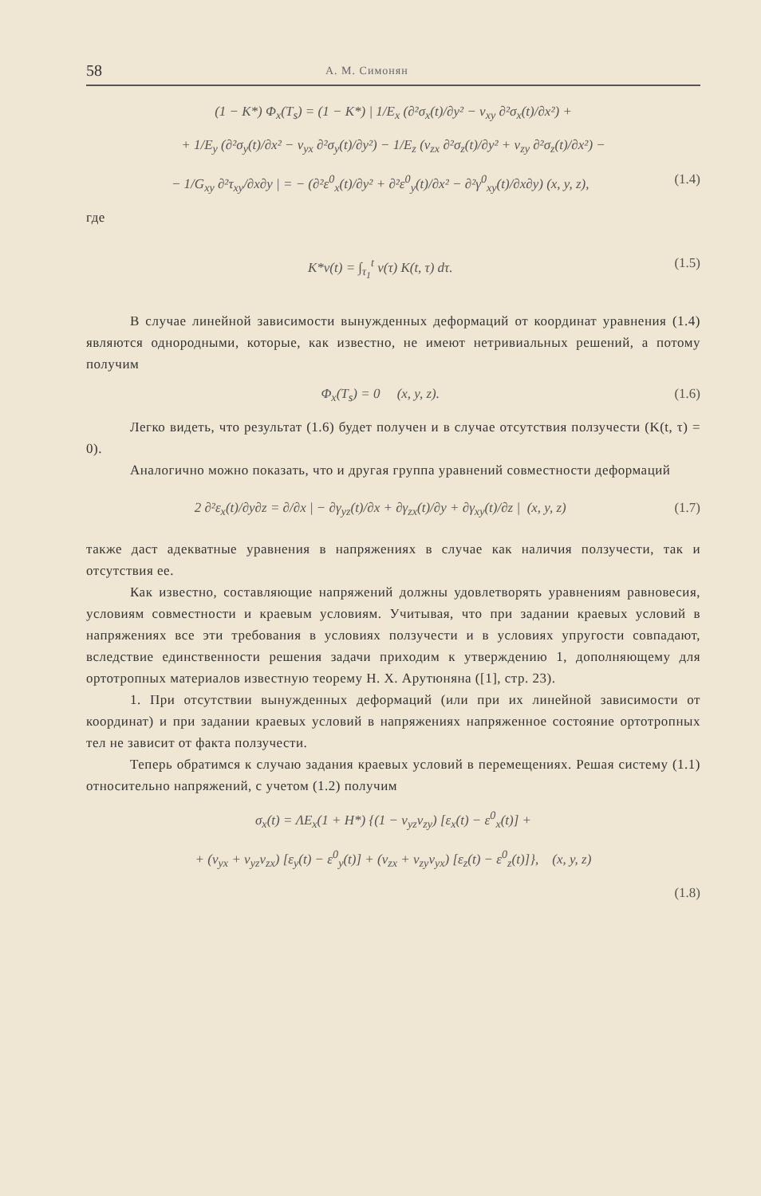58 А. М. Симонян
(1 − K*) Φ<sub>x</sub>(T<sub>s</sub>) = (1 − K*) | 1/E<sub>x</sub> (∂²σ<sub>x</sub>(t)/∂y² − ν<sub>xy</sub> ∂²σ<sub>x</sub>(t)/∂x²) +
+ 1/E<sub>y</sub> (∂²σ<sub>y</sub>(t)/∂x² − ν<sub>yx</sub> ∂²σ<sub>y</sub>(t)/∂y²) − 1/E<sub>z</sub> (ν<sub>zx</sub> ∂²σ<sub>z</sub>(t)/∂y² + ν<sub>zy</sub> ∂²σ<sub>z</sub>(t)/∂x²) −
− 1/G<sub>xy</sub> ∂²τ<sub>xy</sub>/∂x∂y | = − (∂²ε<sup>0</sup><sub>x</sub>(t)/∂y² + ∂²ε<sup>0</sup><sub>y</sub>(t)/∂x² − ∂²γ<sup>0</sup><sub>xy</sub>(t)/∂x∂y) (x, y, z), (1.4)
где
K*v(t) = ∫<sub>τ<sub>1</sub></sub><sup>t</sup> v(τ) K(t, τ) dτ. (1.5)
В случае линейной зависимости вынужденных деформаций от координат уравнения (1.4) являются однородными, которые, как известно, не имеют нетривиальных решений, а потому получим
Φ<sub>x</sub>(T<sub>s</sub>) = 0 (x, y, z). (1.6)
Легко видеть, что результат (1.6) будет получен и в случае отсутствия ползучести (K(t, τ) = 0).
Аналогично можно показать, что и другая группа уравнений совместности деформаций
2 ∂²ε<sub>x</sub>(t)/∂y∂z = ∂/∂x | − ∂γ<sub>yz</sub>(t)/∂x + ∂γ<sub>zx</sub>(t)/∂y + ∂γ<sub>xy</sub>(t)/∂z | (x, y, z) (1.7)
также даст адекватные уравнения в напряжениях в случае как наличия ползучести, так и отсутствия ее.
Как известно, составляющие напряжений должны удовлетворять уравнениям равновесия, условиям совместности и краевым условиям. Учитывая, что при задании краевых условий в напряжениях все эти требования в условиях ползучести и в условиях упругости совпадают, вследствие единственности решения задачи приходим к утверждению 1, дополняющему для ортотропных материалов известную теорему Н. Х. Арутюняна ([1], стр. 23).
1. При отсутствии вынужденных деформаций (или при их линейной зависимости от координат) и при задании краевых условий в напряжениях напряженное состояние ортотропных тел не зависит от факта ползучести.
Теперь обратимся к случаю задания краевых условий в перемещениях. Решая систему (1.1) относительно напряжений, с учетом (1.2) получим
σ<sub>x</sub>(t) = ΛE<sub>x</sub>(1 + H*) {(1 − ν<sub>yz</sub>ν<sub>zy</sub>) [ε<sub>x</sub>(t) − ε<sup>0</sup><sub>x</sub>(t)] +
+ (ν<sub>yx</sub> + ν<sub>yz</sub>ν<sub>zx</sub>) [ε<sub>y</sub>(t) − ε<sup>0</sup><sub>y</sub>(t)] + (ν<sub>zx</sub> + ν<sub>zy</sub>ν<sub>yx</sub>) [ε<sub>z</sub>(t) − ε<sup>0</sup><sub>z</sub>(t)]}, (x, y, z)
(1.8)